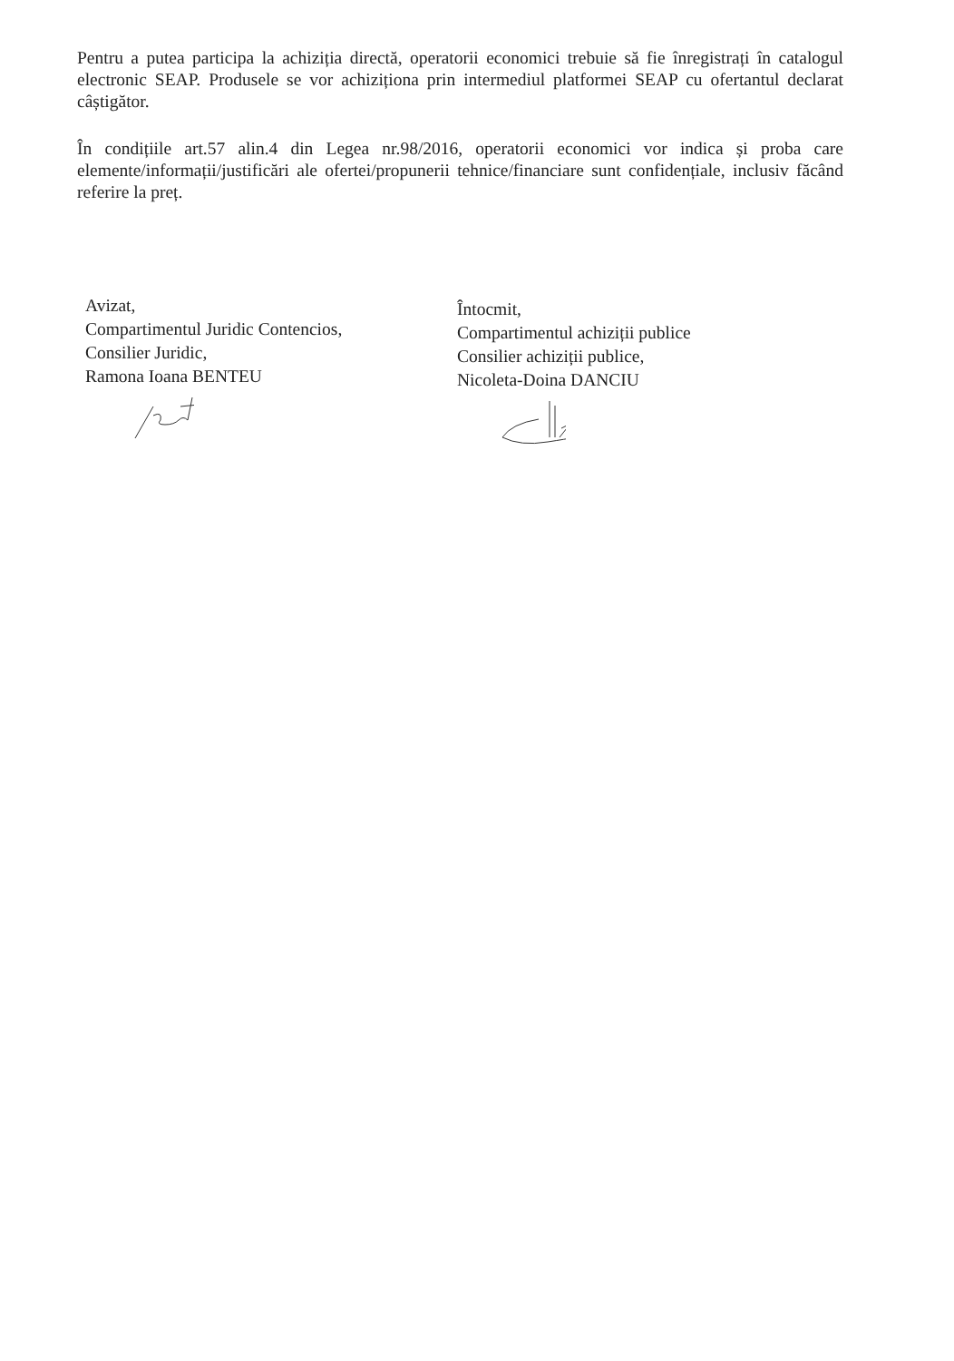Pentru a putea participa la achiziția directă, operatorii economici trebuie să fie înregistrați în catalogul electronic SEAP. Produsele se vor achiziționa prin intermediul platformei SEAP cu ofertantul declarat câștigător.
În condițiile art.57 alin.4 din Legea nr.98/2016, operatorii economici vor indica și proba care elemente/informații/justificări ale ofertei/propunerii tehnice/financiare sunt confidențiale, inclusiv făcând referire la preț.
Avizat,
Compartimentul Juridic Contencios,
Consilier Juridic,
Ramona Ioana BENTEU
Întocmit,
Compartimentul achiziții publice
Consilier achiziții publice,
Nicoleta-Doina DANCIU